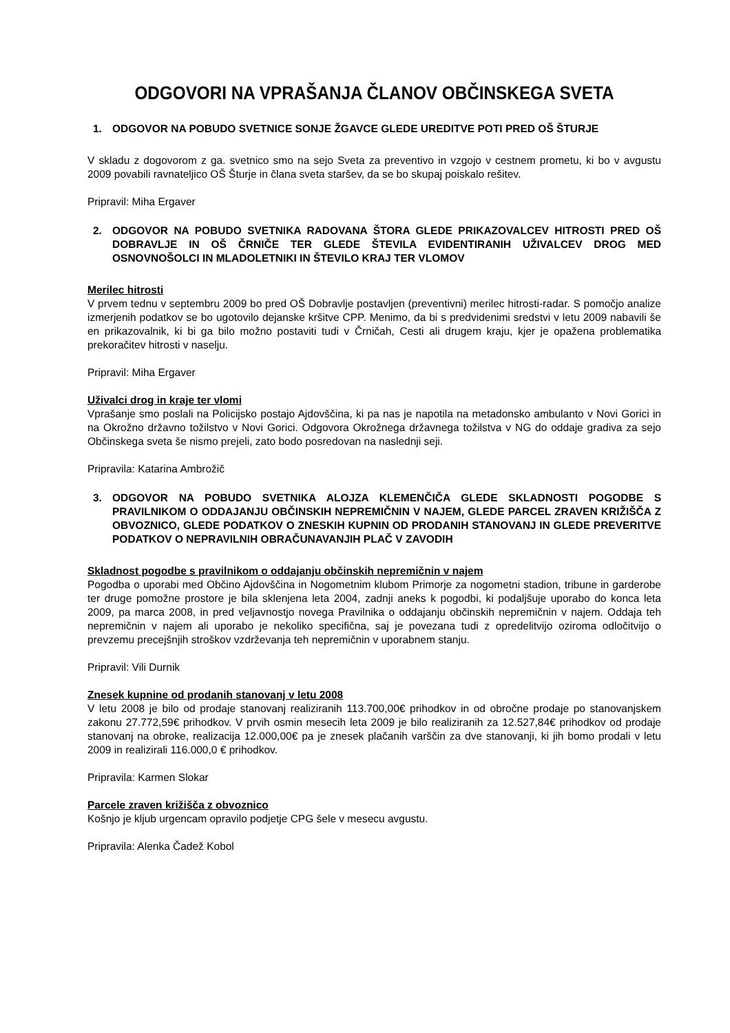ODGOVORI NA VPRAŠANJA ČLANOV OBČINSKEGA SVETA
1. ODGOVOR NA POBUDO SVETNICE SONJE ŽGAVCE GLEDE UREDITVE POTI PRED OŠ ŠTURJE
V skladu z dogovorom z ga. svetnico smo na sejo Sveta za preventivo in vzgojo v cestnem prometu, ki bo v avgustu 2009 povabili ravnateljico OŠ Šturje in člana sveta staršev, da se bo skupaj poiskalo rešitev.
Pripravil: Miha Ergaver
2. ODGOVOR NA POBUDO SVETNIKA RADOVANA ŠTORA GLEDE PRIKAZOVALCEV HITROSTI PRED OŠ DOBRAVLJE IN OŠ ČRNIČE TER GLEDE ŠTEVILA EVIDENTIRANIH UŽIVALCEV DROG MED OSNOVNOŠOLCI IN MLADOLETNIKI IN ŠTEVILO KRAJ TER VLOMOV
Merilec hitrosti
V prvem tednu v septembru 2009 bo pred OŠ Dobravlje postavljen (preventivni) merilec hitrosti-radar. S pomočjo analize izmerjenih podatkov se bo ugotovilo dejanske kršitve CPP. Menimo, da bi s predvidenimi sredstvi v letu 2009 nabavili še en prikazovalnik, ki bi ga bilo možno postaviti tudi v Črničah, Cesti ali drugem kraju, kjer je opažena problematika prekoračitev hitrosti v naselju.
Pripravil: Miha Ergaver
Uživalci drog in kraje ter vlomi
Vprašanje smo poslali na Policijsko postajo Ajdovščina, ki pa nas je napotila na metadonsko ambulanto v Novi Gorici in na Okrožno državno tožilstvo v Novi Gorici. Odgovora Okrožnega državnega tožilstva v NG do oddaje gradiva za sejo Občinskega sveta še nismo prejeli, zato bodo posredovan na naslednji seji.
Pripravila: Katarina Ambrožič
3. ODGOVOR NA POBUDO SVETNIKA ALOJZA KLEMENČIČA GLEDE SKLADNOSTI POGODBE S PRAVILNIKOM O ODDAJANJU OBČINSKIH NEPREMIČNIN V NAJEM, GLEDE PARCEL ZRAVEN KRIŽIŠČA Z OBVOZNICO, GLEDE PODATKOV O ZNESKIH KUPNIN OD PRODANIH STANOVANJ IN GLEDE PREVERITVE PODATKOV O NEPRAVILNIH OBRAČUNAVANJIH PLAČ V ZAVODIH
Skladnost pogodbe s pravilnikom o oddajanju občinskih nepremičnin v najem
Pogodba o uporabi med Občino Ajdovščina in Nogometnim klubom Primorje za nogometni stadion, tribune in garderobe ter druge pomožne prostore je bila sklenjena leta 2004, zadnji aneks k pogodbi, ki podaljšuje uporabo do konca leta 2009, pa marca 2008, in pred veljavnostjo novega Pravilnika o oddajanju občinskih nepremičnin v najem. Oddaja teh nepremičnin v najem ali uporabo je nekoliko specifična, saj je povezana tudi z opredelitvijo oziroma odločitvijo o prevzemu precejšnjih stroškov vzdrževanja teh nepremičnin v uporabnem stanju.
Pripravil: Vili Durnik
Znesek kupnine od prodanih stanovanj v letu 2008
V letu 2008 je bilo od prodaje stanovanj realiziranih 113.700,00€ prihodkov in od obročne prodaje po stanovanjskem zakonu 27.772,59€ prihodkov. V prvih osmin mesecih leta 2009 je bilo realiziranih za 12.527,84€ prihodkov od prodaje stanovanj na obroke, realizacija 12.000,00€ pa je znesek plačanih varščin za dve stanovanji, ki jih bomo prodali v letu 2009 in realizirali 116.000,0 € prihodkov.
Pripravila: Karmen Slokar
Parcele zraven križišča z obvoznico
Košnjo je kljub urgencam opravilo podjetje CPG šele v mesecu avgustu.
Pripravila: Alenka Čadež Kobol